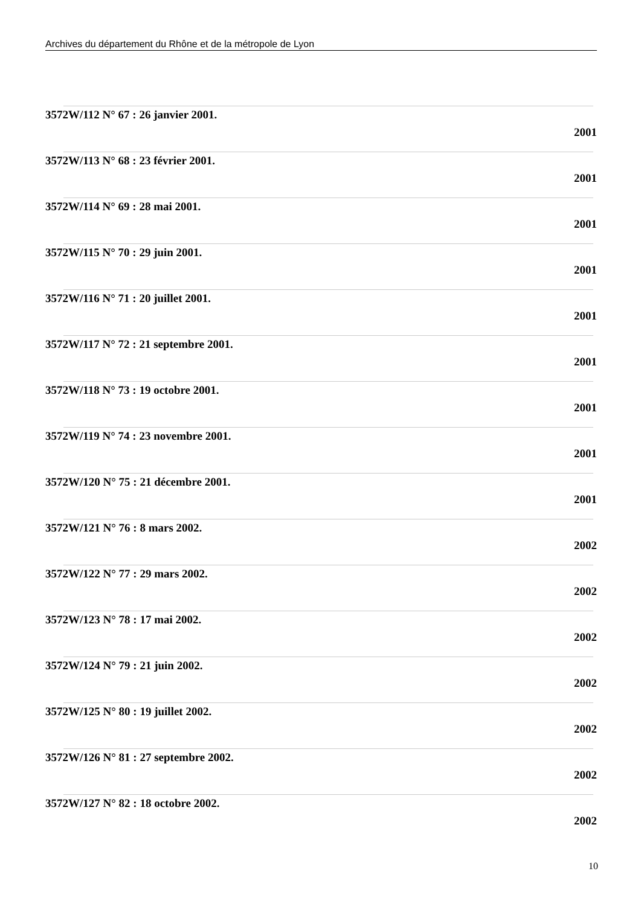Archives du département du Rhône et de la métropole de Lyon
3572W/112 N° 67 : 26 janvier 2001.
2001
3572W/113 N° 68 : 23 février 2001.
2001
3572W/114 N° 69 : 28 mai 2001.
2001
3572W/115 N° 70 : 29 juin 2001.
2001
3572W/116 N° 71 : 20 juillet 2001.
2001
3572W/117 N° 72 : 21 septembre 2001.
2001
3572W/118 N° 73 : 19 octobre 2001.
2001
3572W/119 N° 74 : 23 novembre 2001.
2001
3572W/120 N° 75 : 21 décembre 2001.
2001
3572W/121 N° 76 : 8 mars 2002.
2002
3572W/122 N° 77 : 29 mars 2002.
2002
3572W/123 N° 78 : 17 mai 2002.
2002
3572W/124 N° 79 : 21 juin 2002.
2002
3572W/125 N° 80 : 19 juillet 2002.
2002
3572W/126 N° 81 : 27 septembre 2002.
2002
3572W/127 N° 82 : 18 octobre 2002.
2002
10